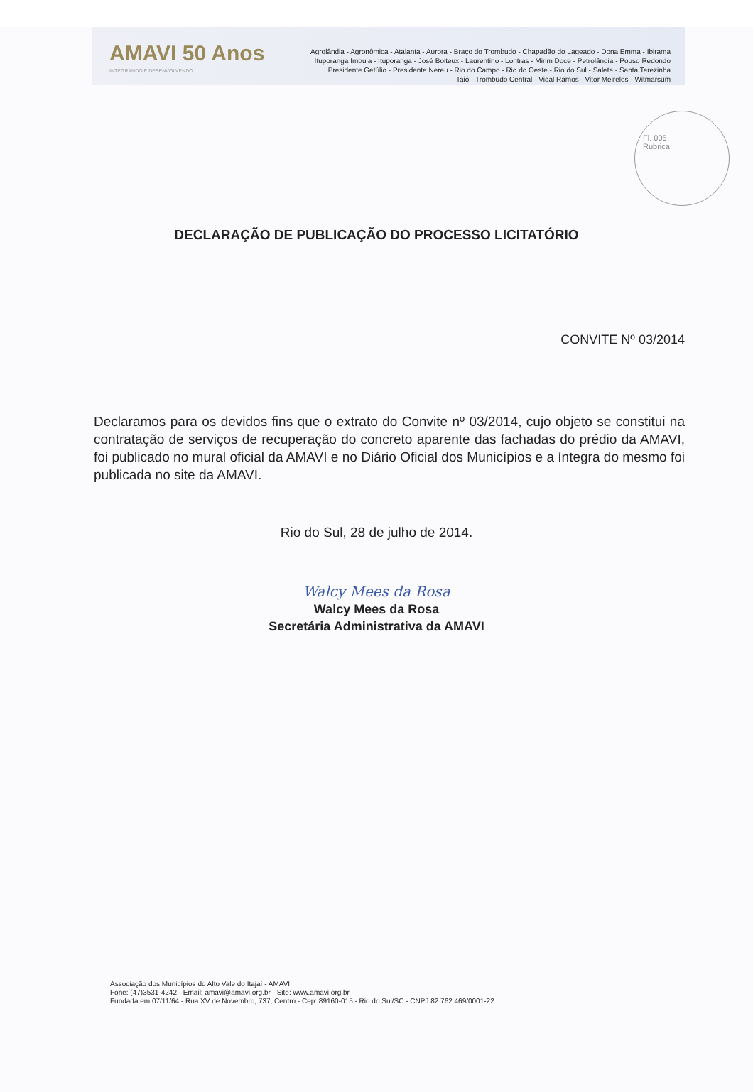AMAVI 50 Anos
INTEGRANDO E DESENVOLVENDO
Agrolândia - Agronômica - Atalanta - Aurora - Braço do Trombudo - Chapadão do Lageado - Dona Emma - Ibirama
Ituporanga Imbuia - Ituporanga - José Boiteux - Laurentino - Lontras - Mirim Doce - Petrolândia - Pouso Redondo
Presidente Getúlio - Presidente Nereu - Rio do Campo - Rio do Oeste - Rio do Sul - Salete - Santa Terezinha
Taió - Trombudo Central - Vidal Ramos - Vitor Meireles - Witmarsum
Fl. 005
Rubrica:
DECLARAÇÃO DE PUBLICAÇÃO DO PROCESSO LICITATÓRIO
CONVITE Nº 03/2014
Declaramos para os devidos fins que o extrato do Convite nº 03/2014, cujo objeto se constitui na contratação de serviços de recuperação do concreto aparente das fachadas do prédio da AMAVI, foi publicado no mural oficial da AMAVI e no Diário Oficial dos Municípios e a íntegra do mesmo foi publicada no site da AMAVI.
Rio do Sul, 28 de julho de 2014.
Walcy Mees da Rosa
Walcy Mees da Rosa
Secretária Administrativa da AMAVI
Associação dos Municípios do Alto Vale do Itajaí - AMAVI
Fone: (47)3531-4242 - Email: amavi@amavi.org.br - Site: www.amavi.org.br
Fundada em 07/11/64 - Rua XV de Novembro, 737, Centro - Cep: 89160-015 - Rio do Sul/SC - CNPJ 82.762.469/0001-22